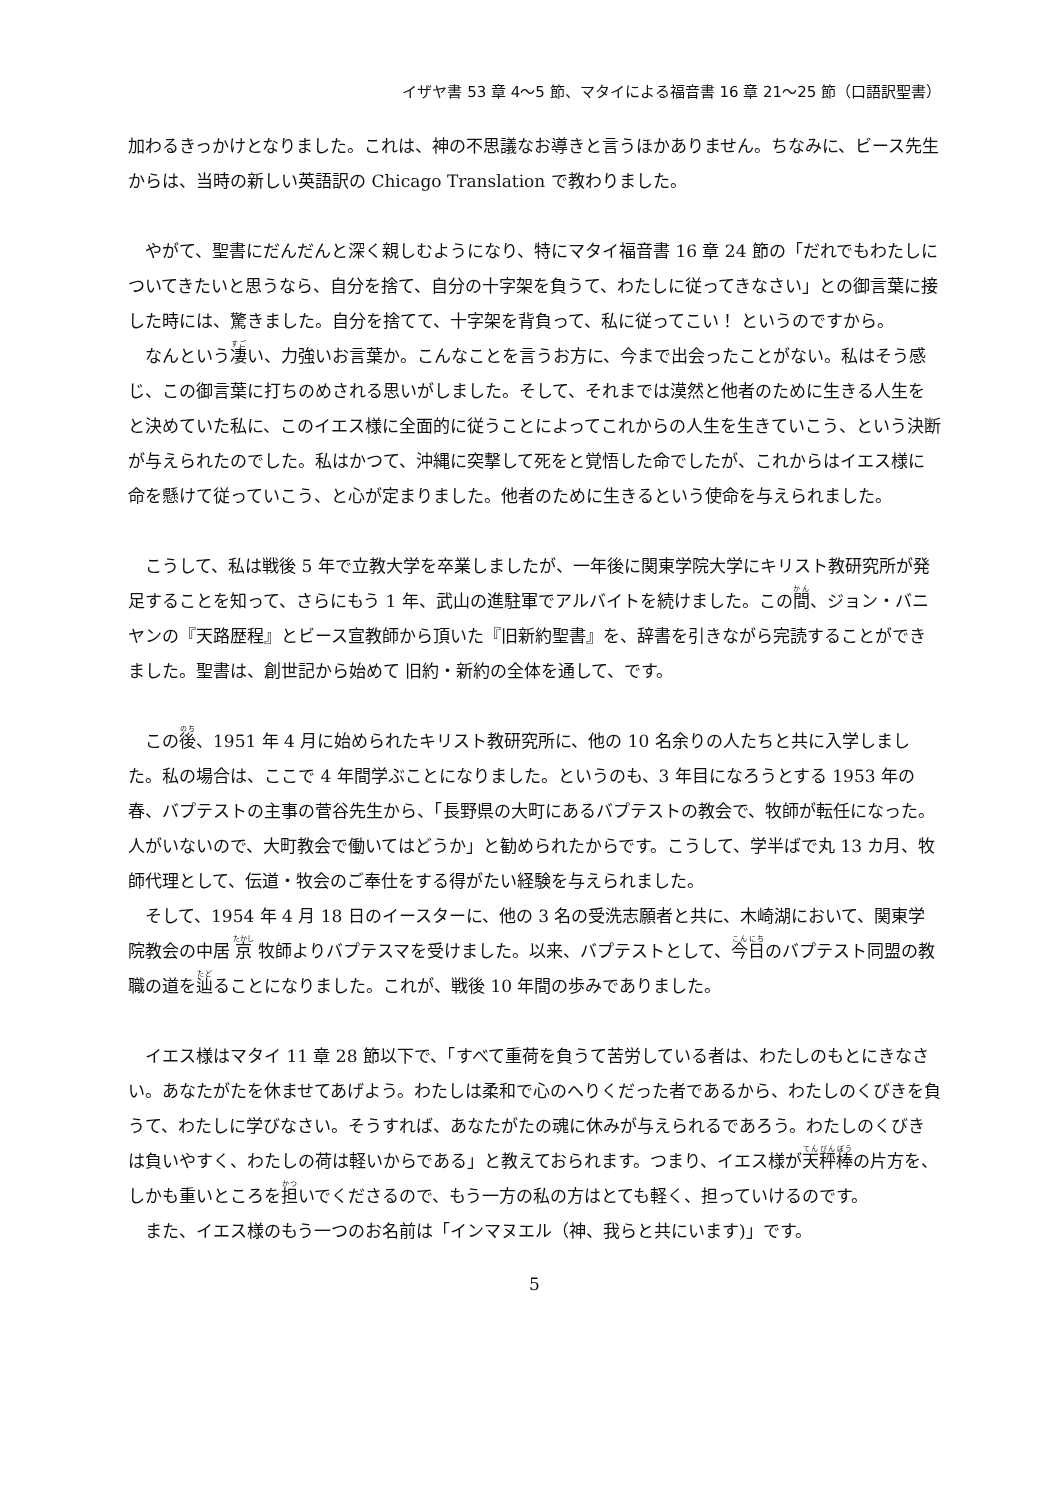イザヤ書 53 章 4～5 節、マタイによる福音書 16 章 21～25 節（口語訳聖書）
加わるきっかけとなりました。これは、神の不思議なお導きと言うほかありません。ちなみに、ビース先生からは、当時の新しい英語訳の Chicago Translation で教わりました。
やがて、聖書にだんだんと深く親しむようになり、特にマタイ福音書 16 章 24 節の「だれでもわたしについてきたいと思うなら、自分を捨て、自分の十字架を負うて、わたしに従ってきなさい」との御言葉に接した時には、驚きました。自分を捨てて、十字架を背負って、私に従ってこい！ というのですから。
なんという凄い、力強いお言葉か。こんなことを言うお方に、今まで出会ったことがない。私はそう感じ、この御言葉に打ちのめされる思いがしました。そして、それまでは漠然と他者のために生きる人生をと決めていた私に、このイエス様に全面的に従うことによってこれからの人生を生きていこう、という決断が与えられたのでした。私はかつて、沖縄に突撃して死をと覚悟した命でしたが、これからはイエス様に命を懸けて従っていこう、と心が定まりました。他者のために生きるという使命を与えられました。
こうして、私は戦後 5 年で立教大学を卒業しましたが、一年後に関東学院大学にキリスト教研究所が発足することを知って、さらにもう 1 年、武山の進駐軍でアルバイトを続けました。この間、ジョン・バニヤンの『天路歴程』とビース宣教師から頂いた『旧新約聖書』を、辞書を引きながら完読することができました。聖書は、創世記から始めて 旧約・新約の全体を通して、です。
この後、1951 年 4 月に始められたキリスト教研究所に、他の 10 名余りの人たちと共に入学しました。私の場合は、ここで 4 年間学ぶことになりました。というのも、3 年目になろうとする 1953 年の春、バプテストの主事の菅谷先生から、「長野県の大町にあるバプテストの教会で、牧師が転任になった。人がいないので、大町教会で働いてはどうか」と勧められたからです。こうして、学半ばで丸 13 カ月、牧師代理として、伝道・牧会のご奉仕をする得がたい経験を与えられました。
そして、1954 年 4 月 18 日のイースターに、他の 3 名の受洗志願者と共に、木崎湖において、関東学院教会の中居 京 牧師よりバプテスマを受けました。以来、バプテストとして、今日のバプテスト同盟の教職の道を辿ることになりました。これが、戦後 10 年間の歩みでありました。
イエス様はマタイ 11 章 28 節以下で、「すべて重荷を負うて苦労している者は、わたしのもとにきなさい。あなたがたを休ませてあげよう。わたしは柔和で心のへりくだった者であるから、わたしのくびきを負うて、わたしに学びなさい。そうすれば、あなたがたの魂に休みが与えられるであろう。わたしのくびきは負いやすく、わたしの荷は軽いからである」と教えておられます。つまり、イエス様が天秤棒の片方を、しかも重いところを担いでくださるので、もう一方の私の方はとても軽く、担っていけるのです。
また、イエス様のもう一つのお名前は「インマヌエル（神、我らと共にいます)」です。
5